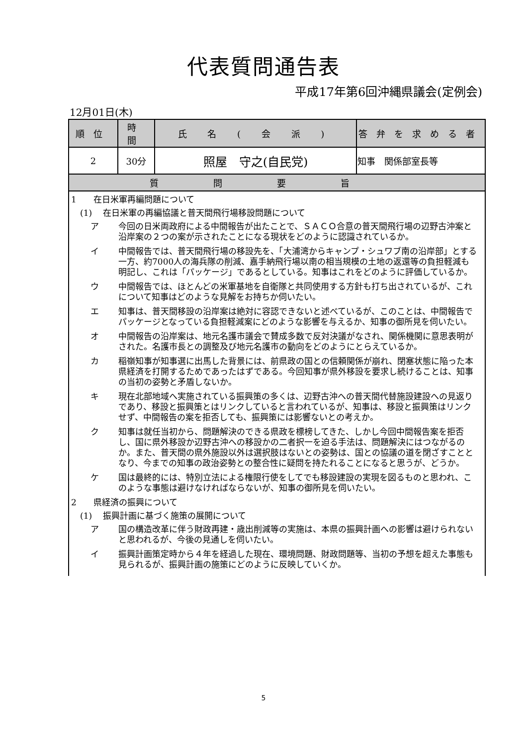代表質問通告表
平成17年第6回沖縄県議会(定例会)
12月01日(木)
| 順位 | 時間 | 氏 名 ( 会 派 ) | 答弁を求める者 |
| --- | --- | --- | --- |
| 2 | 30分 | 照屋 守之(自民党) | 知事 関係部室長等 |
| 質問要旨 | | | |
1　　在日米軍再編問題について
(1)　 在日米軍の再編協議と普天間飛行場移設問題について
ア 今回の日米両政府による中間報告が出たことで、ＳＡＣＯ合意の普天間飛行場の辺野古沖案と沿岸案の２つの案が示されたことになる現状をどのように認識されているか。
イ 中間報告では、普天間飛行場の移設先を、「大浦湾からキャンプ・シュワブ南の沿岸部」とする一方、約7000人の海兵隊の削減、嘉手納飛行場以南の相当規模の土地の返還等の負担軽減も明記し、これは「パッケージ」であるとしている。知事はこれをどのように評価しているか。
ウ 中間報告では、ほとんどの米軍基地を自衛隊と共同使用する方針も打ち出されているが、これについて知事はどのような見解をお持ちか伺いたい。
エ 知事は、普天間移設の沿岸案は絶対に容認できないと述べているが、このことは、中間報告でパッケージとなっている負担軽減案にどのような影響を与えるか、知事の御所見を伺いたい。
オ 中間報告の沿岸案は、地元名護市議会で賛成多数で反対決議がなされ、関係機関に意思表明がされた。名護市長との調整及び地元名護市の動向をどのようにとらえているか。
カ 稲嶺知事が知事選に出馬した背景には、前県政の国との信頼関係が崩れ、閉塞状態に陥った本県経済を打開するためであったはずである。今回知事が県外移設を要求し続けることは、知事の当初の姿勢と矛盾しないか。
キ 現在北部地域へ実施されている振興策の多くは、辺野古沖への普天間代替施設建設への見返りであり、移設と振興策とはリンクしていると言われているが、知事は、移設と振興策はリンクせず、中間報告の案を拒否しても、振興策には影響ないとの考えか。
ク 知事は就任当初から、問題解決のできる県政を標榜してきた、しかし今回中間報告案を拒否し、国に県外移設か辺野古沖への移設かの二者択一を迫る手法は、問題解決にはつながるのか。また、普天間の県外施設以外は選択肢はないとの姿勢は、国との協議の道を閉ざすこととなり、今までの知事の政治姿勢との整合性に疑問を持たれることになると思うが、どうか。
ケ 国は最終的には、特別立法による権限行使をしてでも移設建設の実現を図るものと思われ、このような事態は避けなければならないが、知事の御所見を伺いたい。
2　　県経済の振興について
(1)　 振興計画に基づく施策の展開について
ア 国の構造改革に伴う財政再建・歳出削減等の実施は、本県の振興計画への影響は避けられないと思われるが、今後の見通しを伺いたい。
イ 振興計画策定時から４年を経過した現在、環境問題、財政問題等、当初の予想を超えた事態も見られるが、振興計画の施策にどのように反映していくか。
5